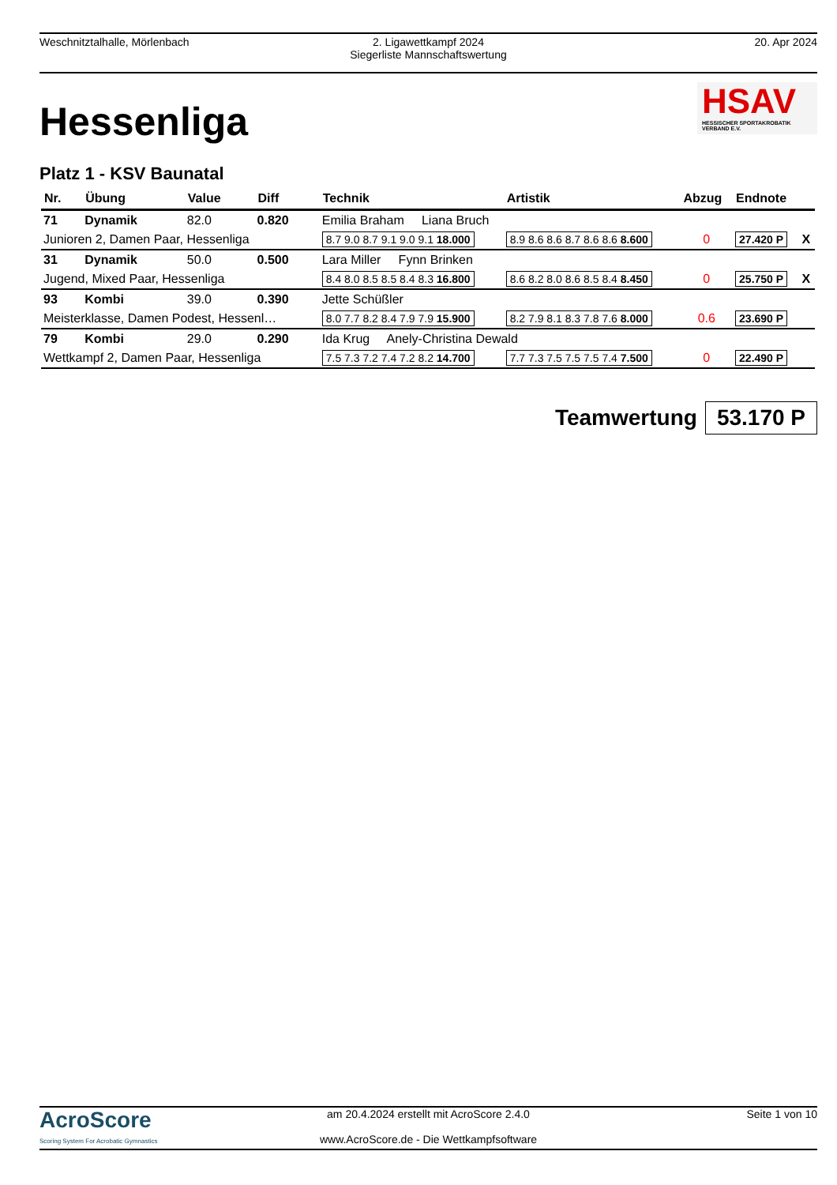Weschnitztalhalle, Mörlenbach 2. Ligawettkampf 2024
Siegerliste Mannschaftswertung
20. Apr 2024
Hessenliga
HSAV
HESSISCHER SPORTAKROBATIK VERBAND E.V.
Platz 1 - KSV Baunatal
| Nr. | Übung | Value | Diff | Technik | Artistik | Abzug | Endnote | |
| --- | --- | --- | --- | --- | --- | --- | --- | --- |
| 71 | Dynamik | 82.0 | 0.820 | Emilia Braham Liana Bruch | | | | |
| Junioren 2, Damen Paar, Hessenliga | | | | 8.7 9.0 8.7 9.1 9.0 9.1 18.000 | 8.9 8.6 8.6 8.7 8.6 8.6 8.600 | 0 | 27.420 P | X |
| 31 | Dynamik | 50.0 | 0.500 | Lara Miller Fynn Brinken | | | | |
| Jugend, Mixed Paar, Hessenliga | | | | 8.4 8.0 8.5 8.5 8.4 8.3 16.800 | 8.6 8.2 8.0 8.6 8.5 8.4 8.450 | 0 | 25.750 P | X |
| 93 | Kombi | 39.0 | 0.390 | Jette Schüßler | | | | |
| Meisterklasse, Damen Podest, Hessenl… | | | | 8.0 7.7 8.2 8.4 7.9 7.9 15.900 | 8.2 7.9 8.1 8.3 7.8 7.6 8.000 | 0.6 | 23.690 P | |
| 79 | Kombi | 29.0 | 0.290 | Ida Krug Anely-Christina Dewald | | | | |
| Wettkampf 2, Damen Paar, Hessenliga | | | | 7.5 7.3 7.2 7.4 7.2 8.2 14.700 | 7.7 7.3 7.5 7.5 7.5 7.4 7.500 | 0 | 22.490 P | |
Teamwertung 53.170 P
AcroScore
Scoring System For Acrobatic Gymnastics
am 20.4.2024 erstellt mit AcroScore 2.4.0
www.AcroScore.de - Die Wettkampfsoftware
Seite 1 von 10